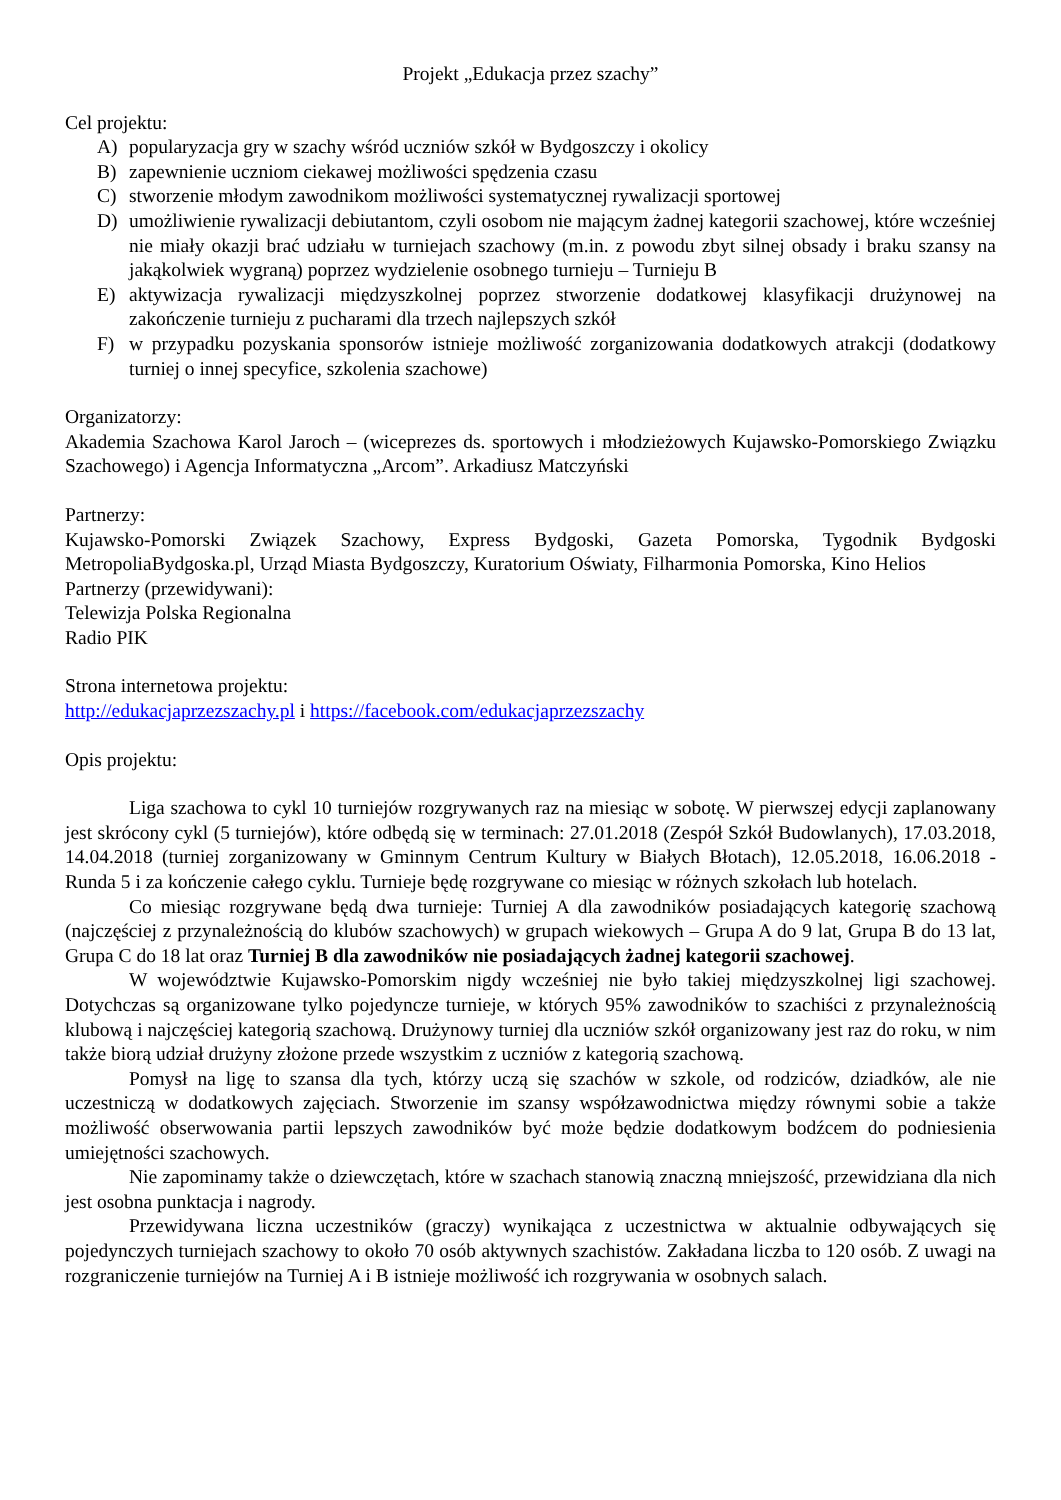Projekt „Edukacja przez szachy”
Cel projektu:
A) popularyzacja gry w szachy wśród uczniów szkół w Bydgoszczy i okolicy
B) zapewnienie uczniom ciekawej możliwości spędzenia czasu
C) stworzenie młodym zawodnikom możliwości systematycznej rywalizacji sportowej
D) umożliwienie rywalizacji debiutantom, czyli osobom nie mającym żadnej kategorii szachowej, które wcześniej nie miały okazji brać udziału w turniejach szachowy (m.in. z powodu zbyt silnej obsady i braku szansy na jakąkolwiek wygraną) poprzez wydzielenie osobnego turnieju – Turnieju B
E) aktywizacja rywalizacji międzyszkolnej poprzez stworzenie dodatkowej klasyfikacji drużynowej na zakończenie turnieju z pucharami dla trzech najlepszych szkół
F) w przypadku pozyskania sponsorów istnieje możliwość zorganizowania dodatkowych atrakcji (dodatkowy turniej o innej specyfice, szkolenia szachowe)
Organizatorzy:
Akademia Szachowa Karol Jaroch – (wiceprezes ds. sportowych i młodzieżowych Kujawsko-Pomorskiego Związku Szachowego) i Agencja Informatyczna „Arcom”. Arkadiusz Matczyński
Partnerzy:
Kujawsko-Pomorski Związek Szachowy, Express Bydgoski, Gazeta Pomorska, Tygodnik Bydgoski MetropoliaBydgoska.pl, Urząd Miasta Bydgoszczy, Kuratorium Oświaty, Filharmonia Pomorska, Kino Helios
Partnerzy (przewidywani):
Telewizja Polska Regionalna
Radio PIK
Strona internetowa projektu:
http://edukacjaprzezszachy.pl i https://facebook.com/edukacjaprzezszachy
Opis projektu:
Liga szachowa to cykl 10 turniejów rozgrywanych raz na miesiąc w sobotę. W pierwszej edycji zaplanowany jest skrócony cykl (5 turniejów), które odbędą się w terminach: 27.01.2018 (Zespół Szkół Budowlanych), 17.03.2018, 14.04.2018 (turniej zorganizowany w Gminnym Centrum Kultury w Białych Błotach), 12.05.2018, 16.06.2018 - Runda 5 i za kończenie całego cyklu. Turnieje będę rozgrywane co miesiąc w różnych szkołach lub hotelach.
Co miesiąc rozgrywane będą dwa turnieje: Turniej A dla zawodników posiadających kategorię szachową (najczęściej z przynależnością do klubów szachowych) w grupach wiekowych – Grupa A do 9 lat, Grupa B do 13 lat, Grupa C do 18 lat oraz Turniej B dla zawodników nie posiadających żadnej kategorii szachowej.
W województwie Kujawsko-Pomorskim nigdy wcześniej nie było takiej międzyszkolnej ligi szachowej. Dotychczas są organizowane tylko pojedyncze turnieje, w których 95% zawodników to szachiści z przynależnością klubową i najczęściej kategorią szachową. Drużynowy turniej dla uczniów szkół organizowany jest raz do roku, w nim także biorą udział drużyny złożone przede wszystkim z uczniów z kategorią szachową.
Pomysł na ligę to szansa dla tych, którzy uczą się szachów w szkole, od rodziców, dziadków, ale nie uczestniczą w dodatkowych zajęciach. Stworzenie im szansy współzawodnictwa między równymi sobie a także możliwość obserwowania partii lepszych zawodników być może będzie dodatkowym bodźcem do podniesienia umiejętności szachowych.
Nie zapominamy także o dziewczętach, które w szachach stanowią znaczną mniejszość, przewidziana dla nich jest osobna punktacja i nagrody.
Przewidywana liczna uczestników (graczy) wynikająca z uczestnictwa w aktualnie odbywających się pojedynczych turniejach szachowy to około 70 osób aktywnych szachistów. Zakładana liczba to 120 osób. Z uwagi na rozgraniczenie turniejów na Turniej A i B istnieje możliwość ich rozgrywania w osobnych salach.